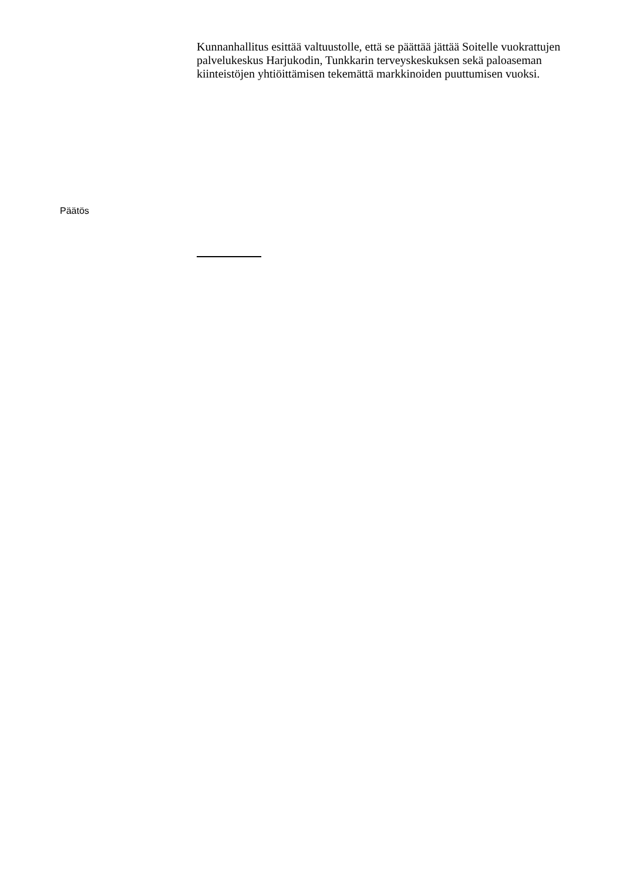Kunnanhallitus esittää valtuustolle, että se päättää jättää Soitelle vuokrattujen palvelukeskus Harjukodin, Tunkkarin terveyskeskuksen sekä paloaseman kiinteistöjen yhtiöittämisen tekemättä markkinoiden puuttumisen vuoksi.
Päätös